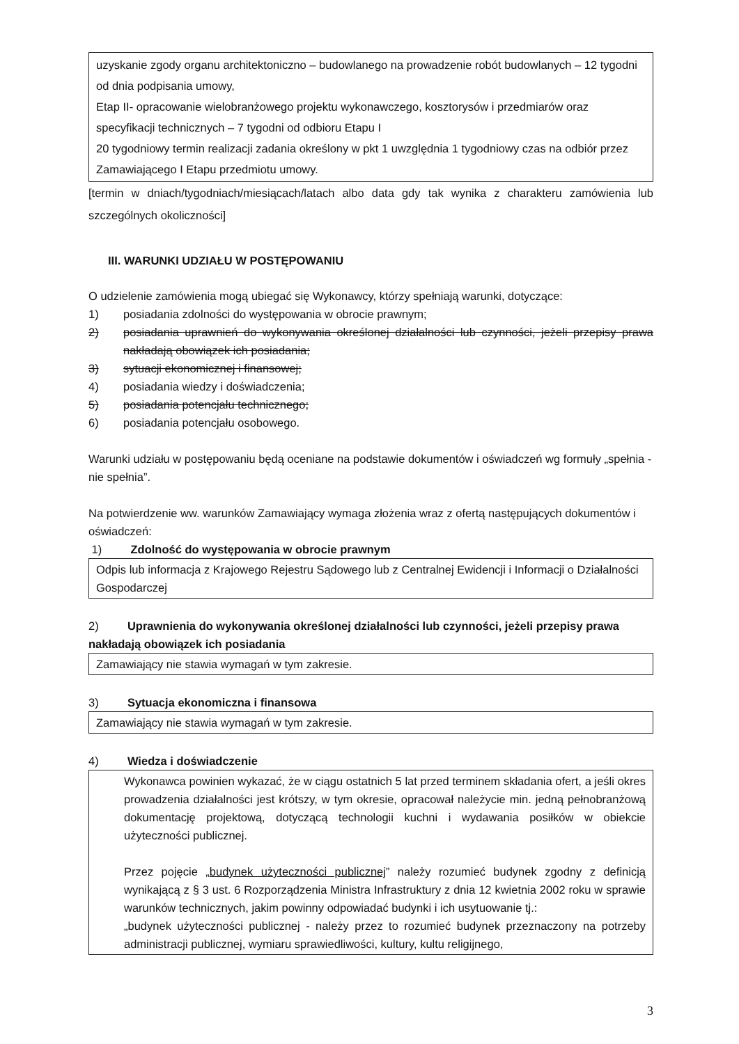uzyskanie zgody organu architektoniczno – budowlanego na prowadzenie robót budowlanych – 12 tygodni od dnia podpisania umowy,
Etap II- opracowanie wielobranżowego projektu wykonawczego, kosztorysów i przedmiarów oraz specyfikacji technicznych – 7 tygodni od odbioru Etapu I
20 tygodniowy termin realizacji zadania określony w pkt 1 uwzględnia 1 tygodniowy czas na odbiór przez Zamawiającego I Etapu przedmiotu umowy.
[termin w dniach/tygodniach/miesiącach/latach albo data gdy tak wynika z charakteru zamówienia lub szczególnych okoliczności]
III. WARUNKI UDZIAŁU W POSTĘPOWANIU
O udzielenie zamówienia mogą ubiegać się Wykonawcy, którzy spełniają warunki, dotyczące:
1) posiadania zdolności do występowania w obrocie prawnym;
2) posiadania uprawnień do wykonywania określonej działalności lub czynności, jeżeli przepisy prawa nakładają obowiązek ich posiadania;
3) sytuacji ekonomicznej i finansowej;
4) posiadania wiedzy i doświadczenia;
5) posiadania potencjału technicznego;
6) posiadania potencjału osobowego.
Warunki udziału w postępowaniu będą oceniane na podstawie dokumentów i oświadczeń wg formuły „spełnia - nie spełnia”.
Na potwierdzenie ww. warunków Zamawiający wymaga złożenia wraz z ofertą następujących dokumentów i oświadczeń:
1) Zdolność do występowania w obrocie prawnym
Odpis lub informacja z Krajowego Rejestru Sądowego lub z Centralnej Ewidencji i Informacji o Działalności Gospodarczej
2) Uprawnienia do wykonywania określonej działalności lub czynności, jeżeli przepisy prawa nakładają obowiązek ich posiadania
Zamawiający nie stawia wymagań w tym zakresie.
3) Sytuacja ekonomiczna i finansowa
Zamawiający nie stawia wymagań w tym zakresie.
4) Wiedza i doświadczenie
Wykonawca powinien wykazać, że w ciągu ostatnich 5 lat przed terminem składania ofert, a jeśli okres prowadzenia działalności jest krótszy, w tym okresie, opracował należycie min. jedną pełnobranżową dokumentację projektową, dotyczącą technologii kuchni i wydawania posiłków w obiekcie użyteczności publicznej.
Przez pojęcie „budynek użyteczności publicznej” należy rozumieć budynek zgodny z definicją wynikającą z § 3 ust. 6 Rozporządzenia Ministra Infrastruktury z dnia 12 kwietnia 2002 roku w sprawie warunków technicznych, jakim powinny odpowiadać budynki i ich usytuowanie tj.:
„budynek użyteczności publicznej - należy przez to rozumieć budynek przeznaczony na potrzeby administracji publicznej, wymiaru sprawiedliwości, kultury, kultu religijnego,
3